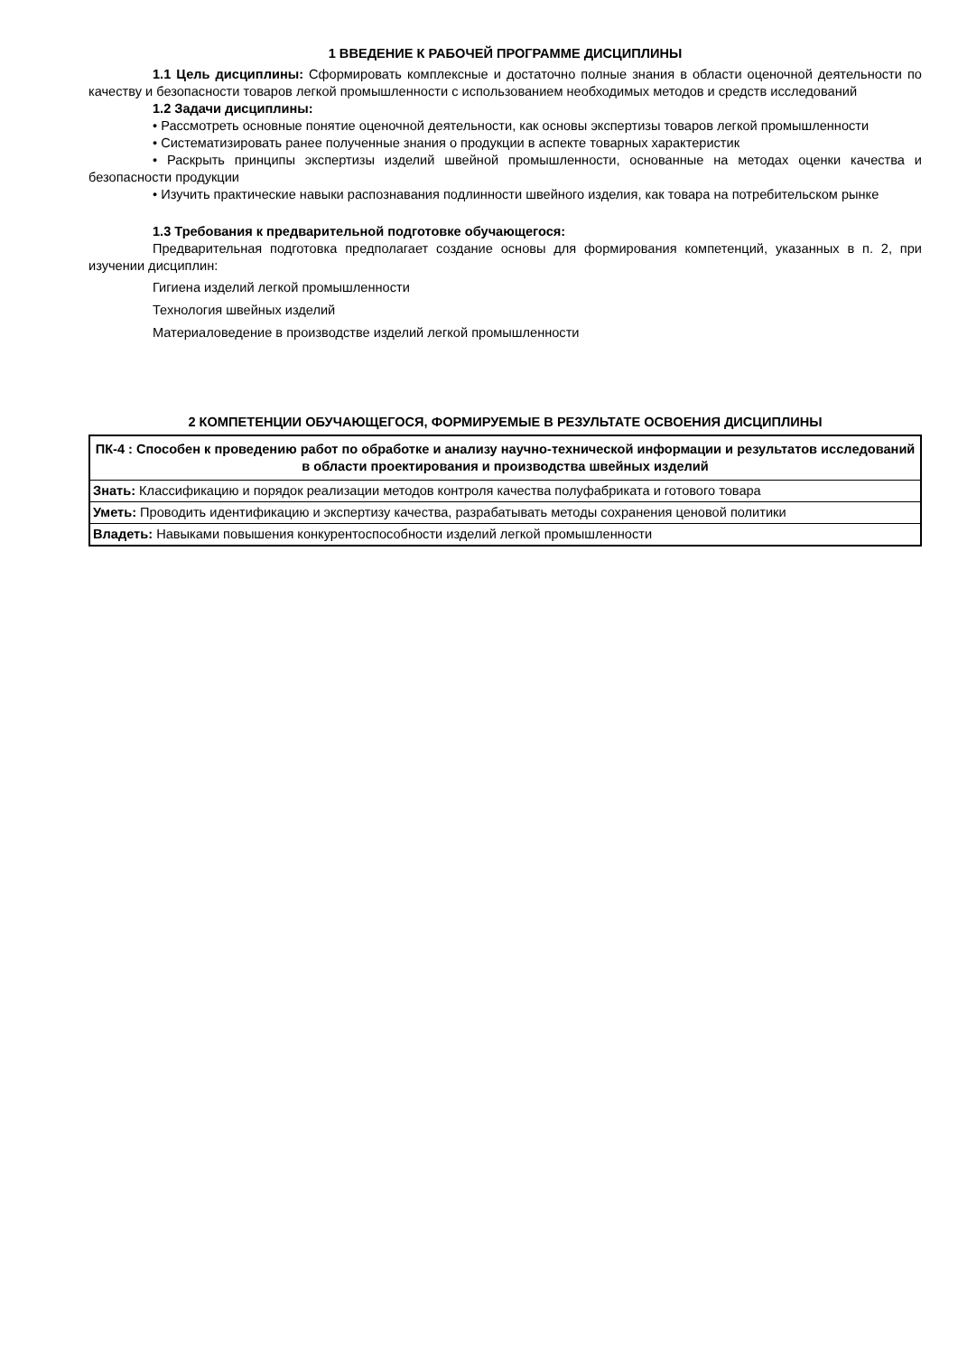1 ВВЕДЕНИЕ К РАБОЧЕЙ ПРОГРАММЕ ДИСЦИПЛИНЫ
1.1 Цель дисциплины: Сформировать комплексные и достаточно полные знания в области оценочной деятельности по качеству и безопасности товаров легкой промышленности с использованием необходимых методов и средств исследований
1.2 Задачи дисциплины:
• Рассмотреть основные понятие оценочной деятельности, как основы экспертизы товаров легкой промышленности
• Систематизировать ранее полученные знания о продукции в аспекте товарных характеристик
• Раскрыть принципы экспертизы изделий швейной промышленности, основанные на методах оценки качества и безопасности продукции
• Изучить практические навыки распознавания подлинности швейного изделия, как товара на потребительском рынке
1.3 Требования к предварительной подготовке обучающегося:
Предварительная подготовка предполагает создание основы для формирования компетенций, указанных в п. 2, при изучении дисциплин:
Гигиена изделий легкой промышленности
Технология швейных изделий
Материаловедение в производстве изделий легкой промышленности
2 КОМПЕТЕНЦИИ ОБУЧАЮЩЕГОСЯ, ФОРМИРУЕМЫЕ В РЕЗУЛЬТАТЕ ОСВОЕНИЯ ДИСЦИПЛИНЫ
| ПК-4 : Способен к проведению работ по обработке и анализу научно-технической информации и результатов исследований в области проектирования и производства швейных изделий |
| --- |
| Знать: Классификацию и порядок реализации методов контроля качества полуфабриката и готового товара |
| Уметь: Проводить идентификацию и экспертизу качества, разрабатывать методы сохранения ценовой политики |
| Владеть: Навыками повышения конкурентоспособности изделий легкой промышленности |